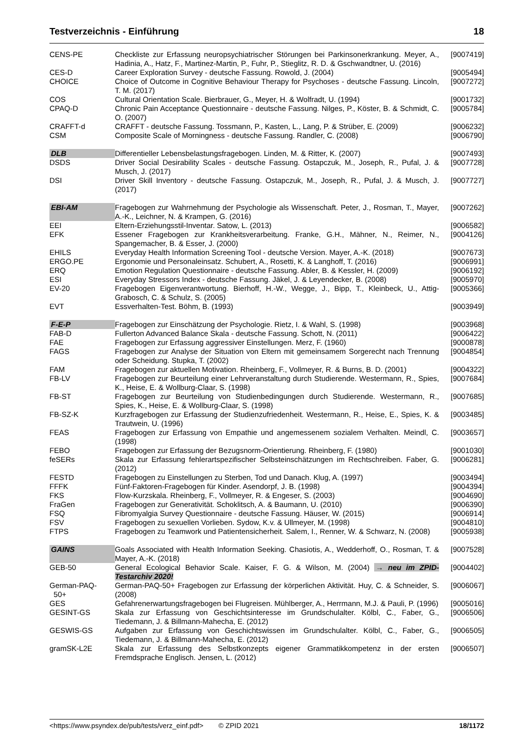Testverzeichnis - Einführung 18
| CENS-PE | Checkliste zur Erfassung neuropsychiatrischer Störungen bei Parkinsonerkrankung. Meyer, A., Hadinia, A., Hatz, F., Martinez-Martin, P., Fuhr, P., Stieglitz, R. D. & Gschwandtner, U. (2016) | [9007419] |
| CES-D | Career Exploration Survey - deutsche Fassung. Rowold, J. (2004) | [9005494] |
| CHOICE | Choice of Outcome in Cognitive Behaviour Therapy for Psychoses - deutsche Fassung. Lincoln, T. M. (2017) | [9007272] |
| COS | Cultural Orientation Scale. Bierbrauer, G., Meyer, H. & Wolfradt, U. (1994) | [9001732] |
| CPAQ-D | Chronic Pain Acceptance Questionnaire - deutsche Fassung. Nilges, P., Köster, B. & Schmidt, C. O. (2007) | [9005784] |
| CRAFFT-d | CRAFFT - deutsche Fassung. Tossmann, P., Kasten, L., Lang, P. & Strüber, E. (2009) | [9006232] |
| CSM | Composite Scale of Morningness - deutsche Fassung. Randler, C. (2008) | [9006790] |
| DLB | Differentieller Lebensbelastungsfragebogen. Linden, M. & Ritter, K. (2007) | [9007493] |
| DSDS | Driver Social Desirability Scales - deutsche Fassung. Ostapczuk, M., Joseph, R., Pufal, J. & Musch, J. (2017) | [9007728] |
| DSI | Driver Skill Inventory - deutsche Fassung. Ostapczuk, M., Joseph, R., Pufal, J. & Musch, J. (2017) | [9007727] |
| EBI-AM | Fragebogen zur Wahrnehmung der Psychologie als Wissenschaft. Peter, J., Rosman, T., Mayer, A.-K., Leichner, N. & Krampen, G. (2016) | [9007262] |
| EEI | Eltern-Erziehungsstil-Inventar. Satow, L. (2013) | [9006582] |
| EFK | Essener Fragebogen zur Krankheitsverarbeitung. Franke, G.H., Mähner, N., Reimer, N., Spangemacher, B. & Esser, J. (2000) | [9004126] |
| EHILS | Everyday Health Information Screening Tool - deutsche Version. Mayer, A.-K. (2018) | [9007673] |
| ERGO.PE | Ergonomie und Personaleinsatz. Schubert, A., Rosetti, K. & Langhoff, T. (2016) | [9006991] |
| ERQ | Emotion Regulation Questionnaire - deutsche Fassung. Abler, B. & Kessler, H. (2009) | [9006192] |
| ESI | Everyday Stressors Index - deutsche Fassung. Jäkel, J. & Leyendecker, B. (2008) | [9005970] |
| EV-20 | Fragebogen Eigenverantwortung. Bierhoff, H.-W., Wegge, J., Bipp, T., Kleinbeck, U., Attig-Grabosch, C. & Schulz, S. (2005) | [9005366] |
| EVT | Essverhalten-Test. Böhm, B. (1993) | [9003949] |
| F-E-P | Fragebogen zur Einschätzung der Psychologie. Rietz, I. & Wahl, S. (1998) | [9003968] |
| FAB-D | Fullerton Advanced Balance Skala - deutsche Fassung. Schott, N. (2011) | [9006422] |
| FAE | Fragebogen zur Erfassung aggressiver Einstellungen. Merz, F. (1960) | [9000878] |
| FAGS | Fragebogen zur Analyse der Situation von Eltern mit gemeinsamem Sorgerecht nach Trennung oder Scheidung. Stupka, T. (2002) | [9004854] |
| FAM | Fragebogen zur aktuellen Motivation. Rheinberg, F., Vollmeyer, R. & Burns, B. D. (2001) | [9004322] |
| FB-LV | Fragebogen zur Beurteilung einer Lehrveranstaltung durch Studierende. Westermann, R., Spies, K., Heise, E. & Wollburg-Claar, S. (1998) | [9007684] |
| FB-ST | Fragebogen zur Beurteilung von Studienbedingungen durch Studierende. Westermann, R., Spies, K., Heise, E. & Wollburg-Claar, S. (1998) | [9007685] |
| FB-SZ-K | Kurzfragebogen zur Erfassung der Studienzufriedenheit. Westermann, R., Heise, E., Spies, K. & Trautwein, U. (1996) | [9003485] |
| FEAS | Fragebogen zur Erfassung von Empathie und angemessenem sozialem Verhalten. Meindl, C. (1998) | [9003657] |
| FEBO | Fragebogen zur Erfassung der Bezugsnorm-Orientierung. Rheinberg, F. (1980) | [9001030] |
| feSERs | Skala zur Erfassung fehlerartspezifischer Selbsteinschätzungen im Rechtschreiben. Faber, G. (2012) | [9006281] |
| FESTD | Fragebogen zu Einstellungen zu Sterben, Tod und Danach. Klug, A. (1997) | [9003494] |
| FFFK | Fünf-Faktoren-Fragebogen für Kinder. Asendorpf, J. B. (1998) | [9004394] |
| FKS | Flow-Kurzskala. Rheinberg, F., Vollmeyer, R. & Engeser, S. (2003) | [9004690] |
| FraGen | Fragebogen zur Generativität. Schoklitsch, A. & Baumann, U. (2010) | [9006390] |
| FSQ | Fibromyalgia Survey Questionnaire - deutsche Fassung. Häuser, W. (2015) | [9006914] |
| FSV | Fragebogen zu sexuellen Vorlieben. Sydow, K.v. & Ullmeyer, M. (1998) | [9004810] |
| FTPS | Fragebogen zu Teamwork und Patientensicherheit. Salem, I., Renner, W. & Schwarz, N. (2008) | [9005938] |
| GAINS | Goals Associated with Health Information Seeking. Chasiotis, A., Wedderhoff, O., Rosman, T. & Mayer, A.-K. (2018) | [9007528] |
| GEB-50 | General Ecological Behavior Scale. Kaiser, F. G. & Wilson, M. (2004) → neu im ZPID-Testarchiv 2020! | [9004402] |
| German-PAQ- 50+ | German-PAQ-50+ Fragebogen zur Erfassung der körperlichen Aktivität. Huy, C. & Schneider, S. (2008) | [9006067] |
| GES | Gefahrenerwartungsfragebogen bei Flugreisen. Mühlberger, A., Herrmann, M.J. & Pauli, P. (1996) | [9005016] |
| GESINT-GS | Skala zur Erfassung von Geschichtsinteresse im Grundschulalter. Kölbl, C., Faber, G., Tiedemann, J. & Billmann-Mahecha, E. (2012) | [9006506] |
| GESWIS-GS | Aufgaben zur Erfassung von Geschichtswissen im Grundschulalter. Kölbl, C., Faber, G., Tiedemann, J. & Billmann-Mahecha, E. (2012) | [9006505] |
| gramSK-L2E | Skala zur Erfassung des Selbstkonzepts eigener Grammatikkompetenz in der ersten Fremdsprache Englisch. Jensen, L. (2012) | [9006507] |
<https://www.psyndex.de/pub/tests/verz_einf.pdf> © ZPID 2021 18/1172